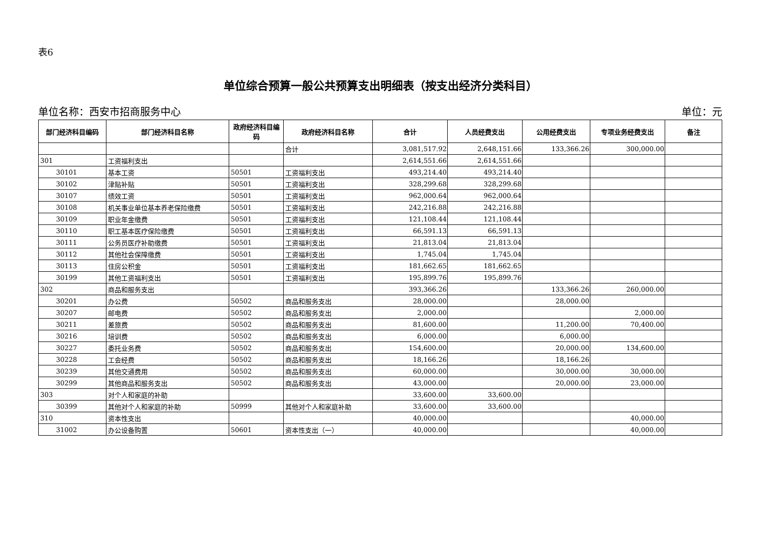表6
单位综合预算一般公共预算支出明细表（按支出经济分类科目）
单位名称：西安市招商服务中心 单位：元
| 部门经济科目编码 | 部门经济科目名称 | 政府经济科目编码 | 政府经济科目名称 | 合计 | 人员经费支出 | 公用经费支出 | 专项业务经费支出 | 备注 |
| --- | --- | --- | --- | --- | --- | --- | --- | --- |
| | | | 合计 | 3,081,517.92 | 2,648,151.66 | 133,366.26 | 300,000.00 | |
| 301 | 工资福利支出 | | | 2,614,551.66 | 2,614,551.66 | | | |
| 30101 | 基本工资 | 50501 | 工资福利支出 | 493,214.40 | 493,214.40 | | | |
| 30102 | 津贴补贴 | 50501 | 工资福利支出 | 328,299.68 | 328,299.68 | | | |
| 30107 | 绩效工资 | 50501 | 工资福利支出 | 962,000.64 | 962,000.64 | | | |
| 30108 | 机关事业单位基本养老保险缴费 | 50501 | 工资福利支出 | 242,216.88 | 242,216.88 | | | |
| 30109 | 职业年金缴费 | 50501 | 工资福利支出 | 121,108.44 | 121,108.44 | | | |
| 30110 | 职工基本医疗保险缴费 | 50501 | 工资福利支出 | 66,591.13 | 66,591.13 | | | |
| 30111 | 公务员医疗补助缴费 | 50501 | 工资福利支出 | 21,813.04 | 21,813.04 | | | |
| 30112 | 其他社会保障缴费 | 50501 | 工资福利支出 | 1,745.04 | 1,745.04 | | | |
| 30113 | 住房公积金 | 50501 | 工资福利支出 | 181,662.65 | 181,662.65 | | | |
| 30199 | 其他工资福利支出 | 50501 | 工资福利支出 | 195,899.76 | 195,899.76 | | | |
| 302 | 商品和服务支出 | | | 393,366.26 | | 133,366.26 | 260,000.00 | |
| 30201 | 办公费 | 50502 | 商品和服务支出 | 28,000.00 | | 28,000.00 | | |
| 30207 | 邮电费 | 50502 | 商品和服务支出 | 2,000.00 | | | 2,000.00 | |
| 30211 | 差旅费 | 50502 | 商品和服务支出 | 81,600.00 | | 11,200.00 | 70,400.00 | |
| 30216 | 培训费 | 50502 | 商品和服务支出 | 6,000.00 | | 6,000.00 | | |
| 30227 | 委托业务费 | 50502 | 商品和服务支出 | 154,600.00 | | 20,000.00 | 134,600.00 | |
| 30228 | 工会经费 | 50502 | 商品和服务支出 | 18,166.26 | | 18,166.26 | | |
| 30239 | 其他交通费用 | 50502 | 商品和服务支出 | 60,000.00 | | 30,000.00 | 30,000.00 | |
| 30299 | 其他商品和服务支出 | 50502 | 商品和服务支出 | 43,000.00 | | 20,000.00 | 23,000.00 | |
| 303 | 对个人和家庭的补助 | | | 33,600.00 | 33,600.00 | | | |
| 30399 | 其他对个人和家庭的补助 | 50999 | 其他对个人和家庭补助 | 33,600.00 | 33,600.00 | | | |
| 310 | 资本性支出 | | | 40,000.00 | | | 40,000.00 | |
| 31002 | 办公设备购置 | 50601 | 资本性支出（一） | 40,000.00 | | | 40,000.00 | |